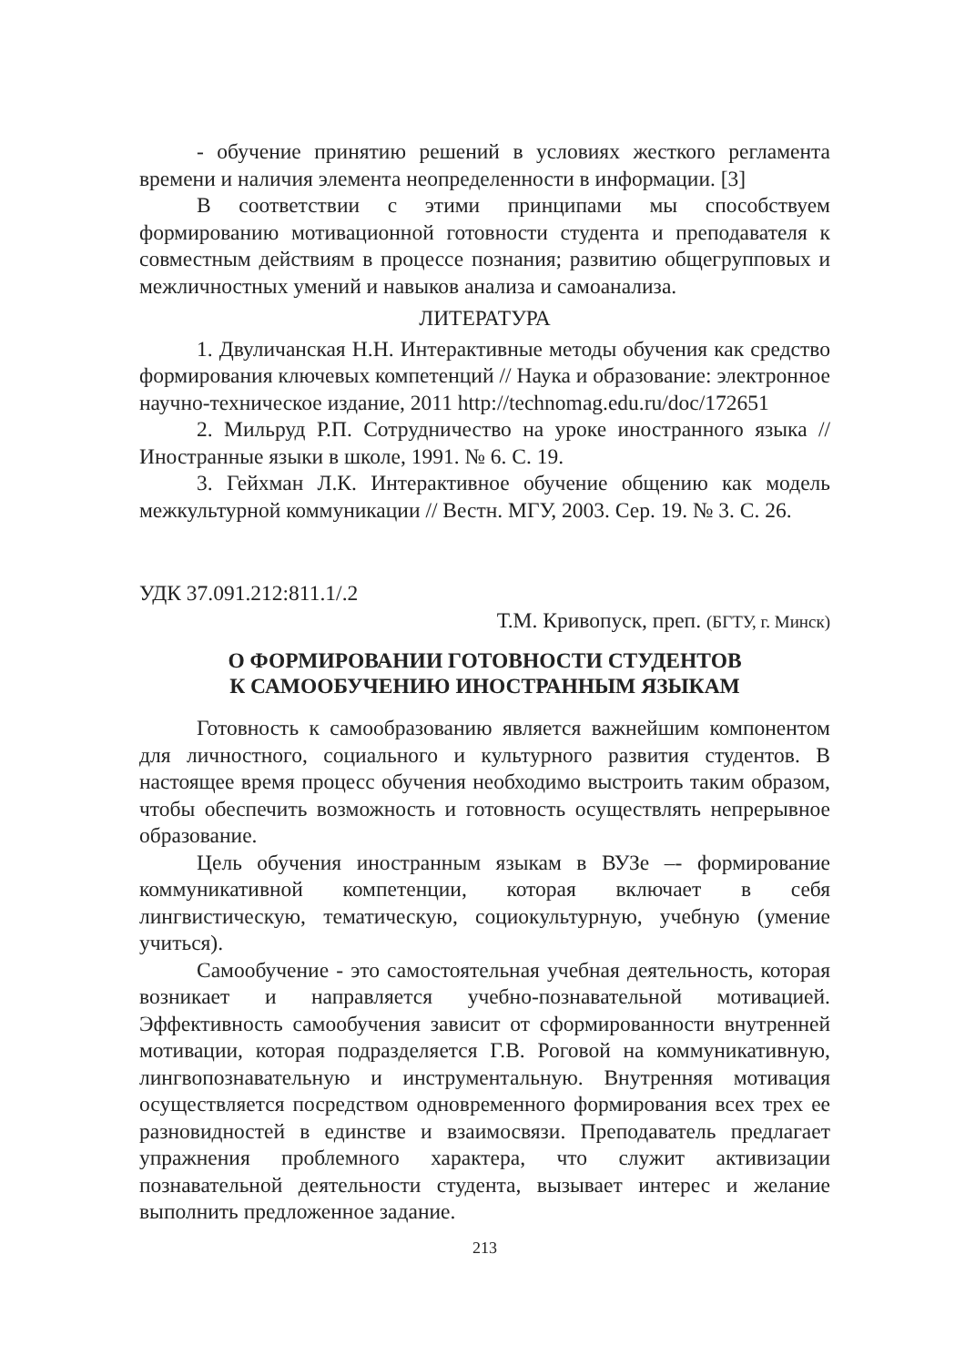- обучение принятию решений в условиях жесткого регламента времени и наличия элемента неопределенности в информации. [3]
В соответствии с этими принципами мы способствуем формированию мотивационной готовности студента и преподавателя к совместным действиям в процессе познания; развитию общегрупповых и межличностных умений и навыков анализа и самоанализа.
ЛИТЕРАТУРА
1. Двуличанская Н.Н. Интерактивные методы обучения как средство формирования ключевых компетенций // Наука и образование: электронное научно-техническое издание, 2011 http://technomag.edu.ru/doc/172651
2. Мильруд Р.П. Сотрудничество на уроке иностранного языка // Иностранные языки в школе, 1991. № 6. С. 19.
3. Гейхман Л.К. Интерактивное обучение общению как модель межкультурной коммуникации // Вестн. МГУ, 2003. Сер. 19. № 3. С. 26.
УДК 37.091.212:811.1/.2
Т.М. Кривопуск, преп. (БГТУ, г. Минск)
О ФОРМИРОВАНИИ ГОТОВНОСТИ СТУДЕНТОВ
К САМООБУЧЕНИЮ ИНОСТРАННЫМ ЯЗЫКАМ
Готовность к самообразованию является важнейшим компонентом для личностного, социального и культурного развития студентов. В настоящее время процесс обучения необходимо выстроить таким образом, чтобы обеспечить возможность и готовность осуществлять непрерывное образование.
Цель обучения иностранным языкам в ВУЗе –- формирование коммуникативной компетенции, которая включает в себя лингвистическую, тематическую, социокультурную, учебную (умение учиться).
Самообучение - это самостоятельная учебная деятельность, которая возникает и направляется учебно-познавательной мотивацией. Эффективность самообучения зависит от сформированности внутренней мотивации, которая подразделяется Г.В. Роговой на коммуникативную, лингвопознавательную и инструментальную. Внутренняя мотивация осуществляется посредством одновременного формирования всех трех ее разновидностей в единстве и взаимосвязи. Преподаватель предлагает упражнения проблемного характера, что служит активизации познавательной деятельности студента, вызывает интерес и желание выполнить предложенное задание.
213